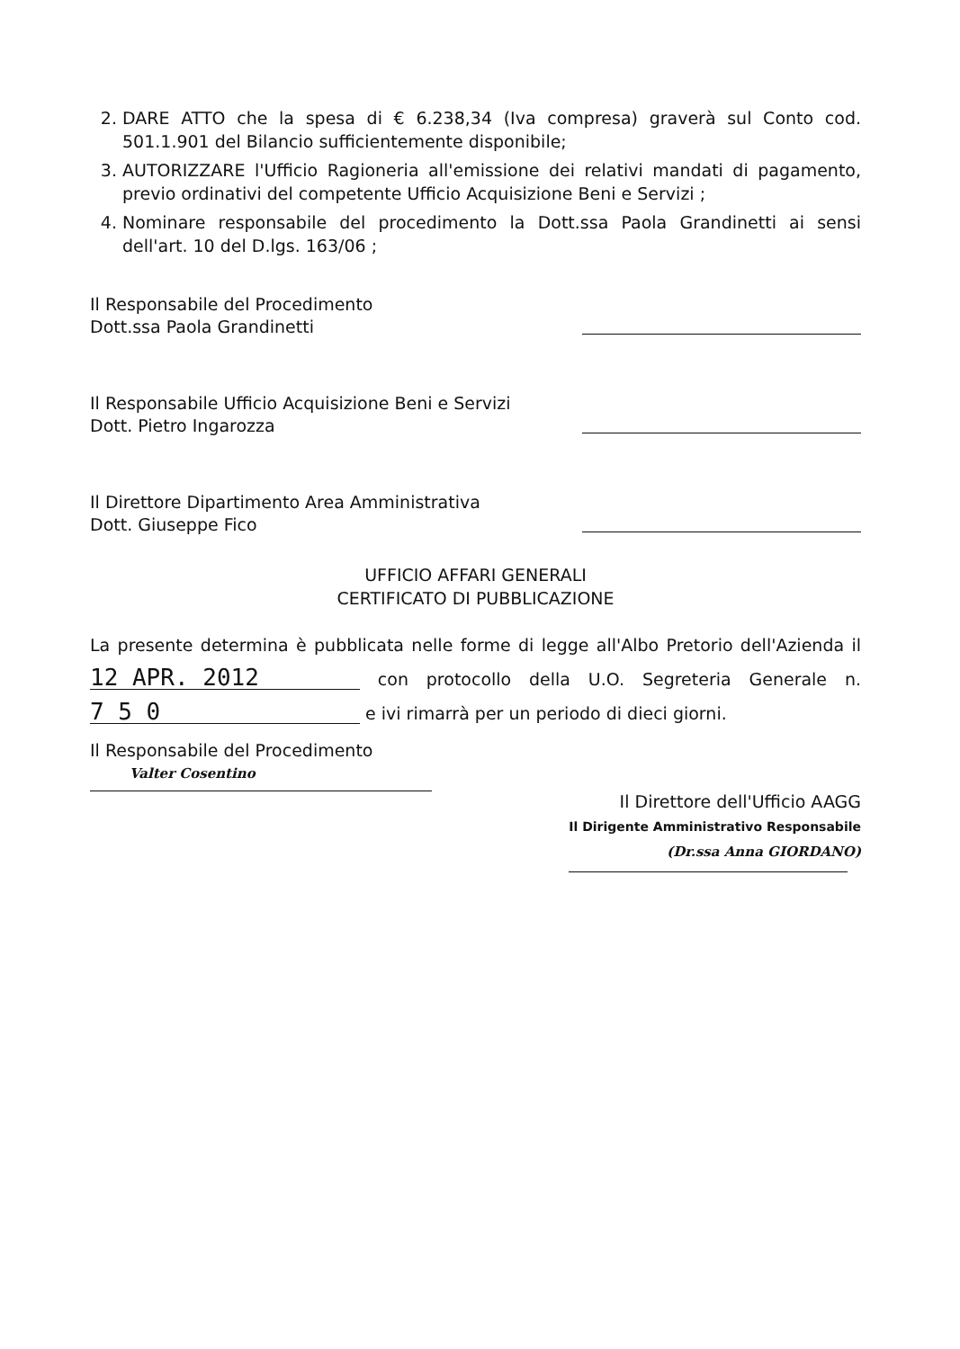2. DARE ATTO che la spesa di € 6.238,34 (Iva compresa) graverà sul Conto cod. 501.1.901 del Bilancio sufficientemente disponibile;
3. AUTORIZZARE l'Ufficio Ragioneria all'emissione dei relativi mandati di pagamento, previo ordinativi del competente Ufficio Acquisizione Beni e Servizi ;
4. Nominare responsabile del procedimento la Dott.ssa Paola Grandinetti ai sensi dell'art. 10 del D.lgs. 163/06 ;
Il Responsabile del Procedimento
Dott.ssa Paola Grandinetti
Il Responsabile Ufficio Acquisizione Beni e Servizi
Dott. Pietro Ingarozza
Il Direttore Dipartimento Area Amministrativa
Dott. Giuseppe Fico
UFFICIO AFFARI GENERALI
CERTIFICATO DI PUBBLICAZIONE
La presente determina è pubblicata nelle forme di legge all'Albo Pretorio dell'Azienda il 12 APR. 2012 con protocollo della U.O. Segreteria Generale n. 7 5 0 e ivi rimarrà per un periodo di dieci giorni.
Il Responsabile del Procedimento
Valter Cosentino
Il Direttore dell'Ufficio AAGG
Il Dirigente Amministrativo Responsabile
(Dr.ssa Anna GIORDANO)